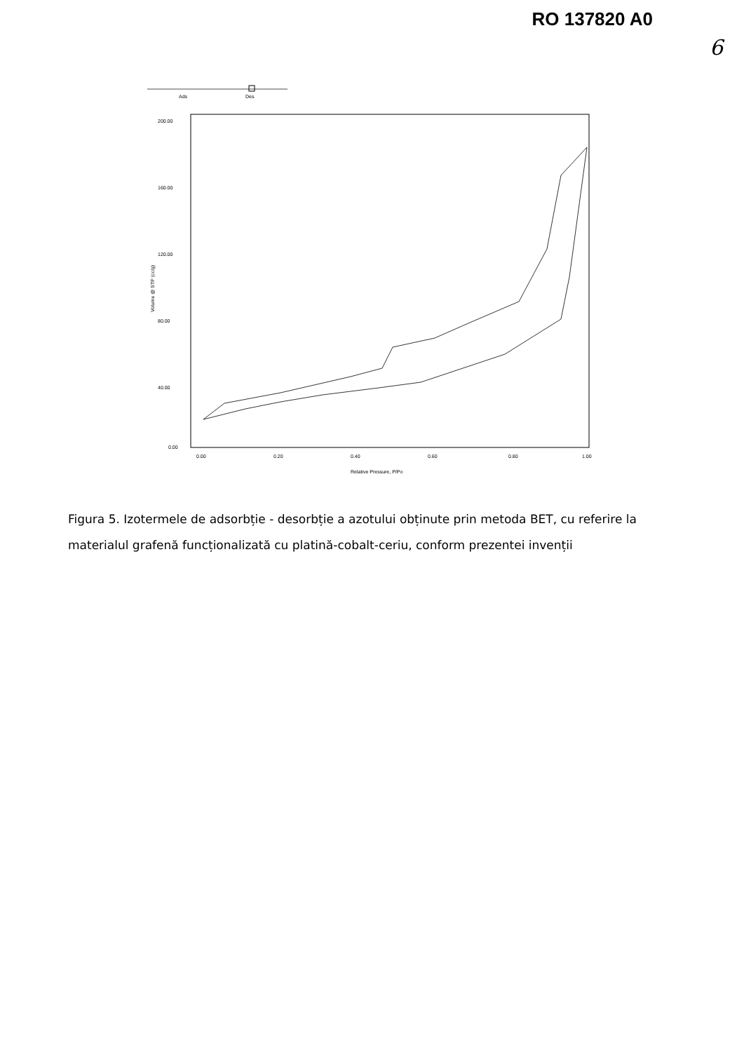RO 137820 A0
6
Ads
Des
200.00
160.00
120.00
80.00
40.00
0.00
0.00
0.20
0.40
0.60
0.80
1.00
Relative Pressure, P/Po
Volume @ STP (cc/g)
Figura 5. Izotermele de adsorbție - desorbție a azotului obținute prin metoda BET, cu referire la materialul grafenă funcționalizată cu platină-cobalt-ceriu, conform prezentei invenții